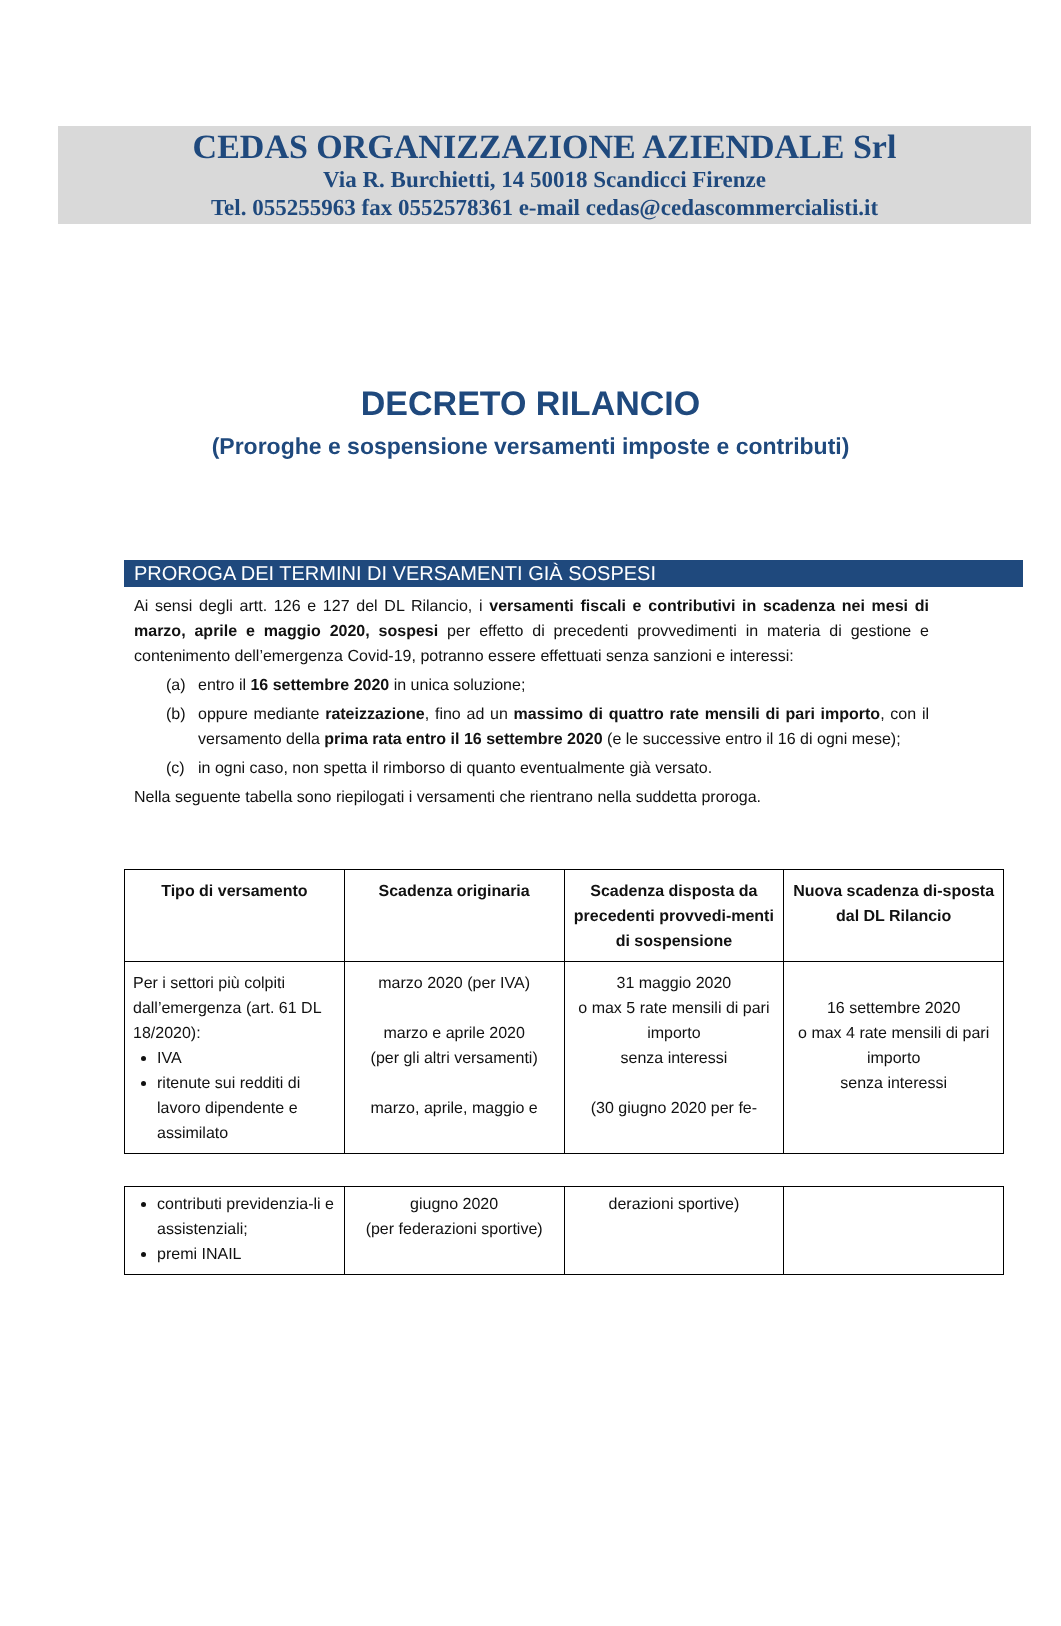CEDAS ORGANIZZAZIONE AZIENDALE Srl
Via R. Burchietti, 14 50018 Scandicci Firenze
Tel. 055255963 fax 0552578361 e-mail cedas@cedascommercialisti.it
DECRETO RILANCIO
(Proroghe e sospensione versamenti imposte e contributi)
PROROGA DEI TERMINI DI VERSAMENTI GIÀ SOSPESI
Ai sensi degli artt. 126 e 127 del DL Rilancio, i versamenti fiscali e contributivi in scadenza nei mesi di marzo, aprile e maggio 2020, sospesi per effetto di precedenti provvedimenti in materia di gestione e contenimento dell’emergenza Covid-19, potranno essere effettuati senza sanzioni e interessi:
(a) entro il 16 settembre 2020 in unica soluzione;
(b) oppure mediante rateizzazione, fino ad un massimo di quattro rate mensili di pari importo, con il versamento della prima rata entro il 16 settembre 2020 (e le successive entro il 16 di ogni mese);
(c) in ogni caso, non spetta il rimborso di quanto eventualmente già versato.
Nella seguente tabella sono riepilogati i versamenti che rientrano nella suddetta proroga.
| Tipo di versamento | Scadenza originaria | Scadenza disposta da precedenti provvedi-menti di sospensione | Nuova scadenza di-sposta dal DL Rilancio |
| --- | --- | --- | --- |
| Per i settori più colpiti dall’emergenza (art. 61 DL 18/2020): IVA ritenute sui redditi di lavoro dipendente e assimilato | marzo 2020 (per IVA) marzo e aprile 2020 (per gli altri versamenti) marzo, aprile, maggio e | 31 maggio 2020 o max 5 rate mensili di pari importo senza interessi (30 giugno 2020 per fe- | 16 settembre 2020 o max 4 rate mensili di pari importo senza interessi |
| contributi previdenzia-li e assistenziali; premi INAIL | giugno 2020 (per federazioni sportive) | derazioni sportive) | |